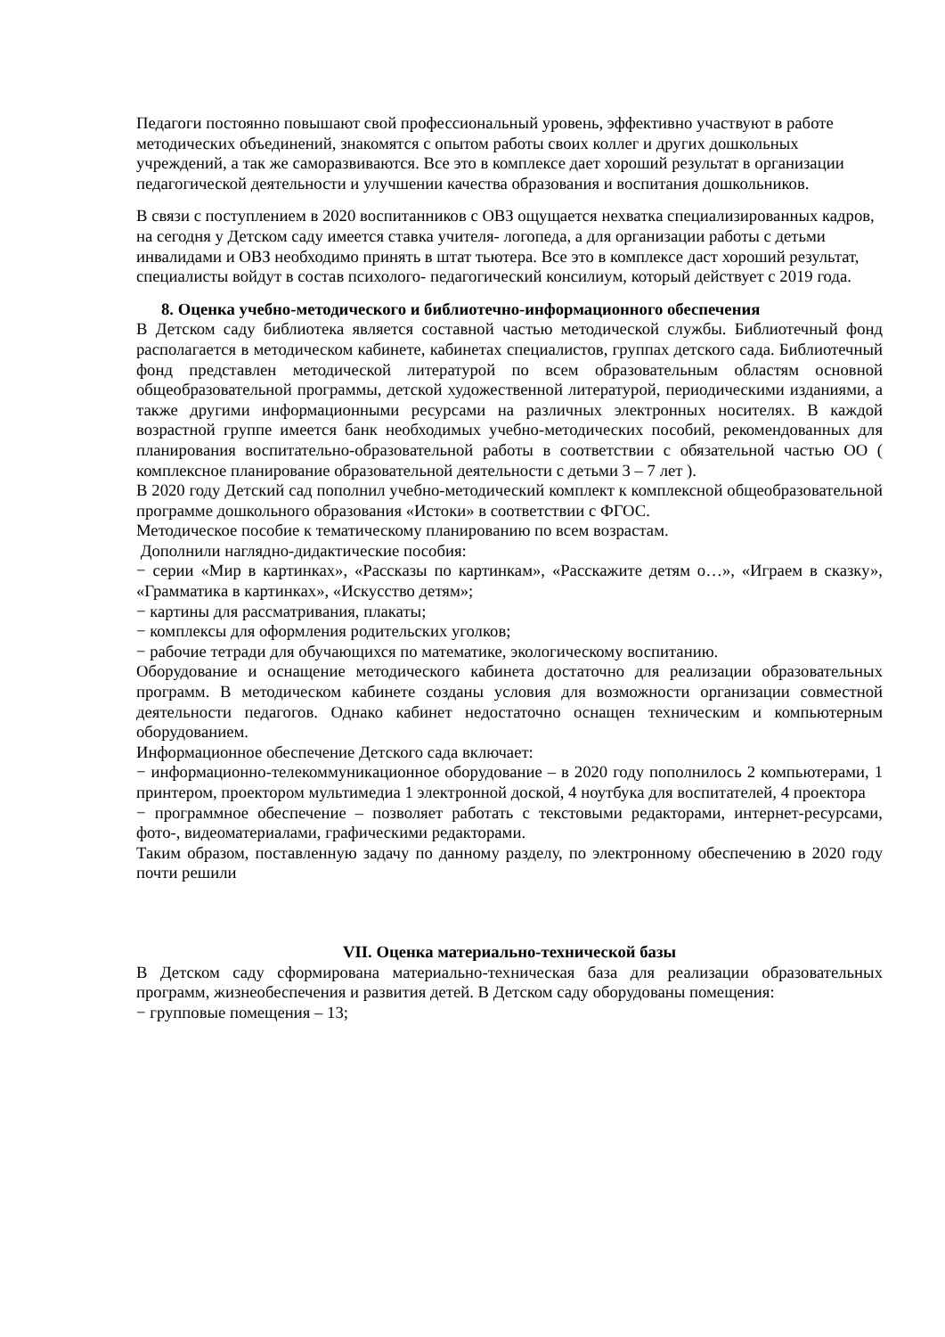Педагоги постоянно повышают свой профессиональный уровень, эффективно участвуют в работе методических объединений, знакомятся с опытом работы своих коллег и других дошкольных учреждений, а так же саморазвиваются. Все это в комплексе дает хороший результат в организации педагогической деятельности и улучшении качества образования и воспитания дошкольников.
В связи с поступлением в 2020 воспитанников с ОВЗ ощущается нехватка специализированных кадров, на сегодня у Детском саду имеется ставка учителя- логопеда, а для организации работы с детьми инвалидами и ОВЗ необходимо принять в штат тьютера. Все это в комплексе даст хороший результат, специалисты войдут в состав психолого- педагогический консилиум, который действует с 2019 года.
8. Оценка учебно-методического и библиотечно-информационного обеспечения
В Детском саду библиотека является составной частью методической службы. Библиотечный фонд располагается в методическом кабинете, кабинетах специалистов, группах детского сада. Библиотечный фонд представлен методической литературой по всем образовательным областям основной общеобразовательной программы, детской художественной литературой, периодическими изданиями, а также другими информационными ресурсами на различных электронных носителях. В каждой возрастной группе имеется банк необходимых учебно-методических пособий, рекомендованных для планирования воспитательно-образовательной работы в соответствии с обязательной частью ОО ( комплексное планирование образовательной деятельности с детьми 3 – 7 лет ).
В 2020 году Детский сад пополнил учебно-методический комплект к комплексной общеобразовательной программе дошкольного образования «Истоки» в соответствии с ФГОС.
Методическое пособие к тематическому планированию по всем возрастам.
Дополнили наглядно-дидактические пособия:
− серии «Мир в картинках», «Рассказы по картинкам», «Расскажите детям о…», «Играем в сказку», «Грамматика в картинках», «Искусство детям»;
− картины для рассматривания, плакаты;
− комплексы для оформления родительских уголков;
− рабочие тетради для обучающихся по математике, экологическому воспитанию.
Оборудование и оснащение методического кабинета достаточно для реализации образовательных программ. В методическом кабинете созданы условия для возможности организации совместной деятельности педагогов. Однако кабинет недостаточно оснащен техническим и компьютерным оборудованием.
Информационное обеспечение Детского сада включает:
− информационно-телекоммуникационное оборудование – в 2020 году пополнилось 2 компьютерами, 1 принтером, проектором мультимедиа 1 электронной доской, 4 ноутбука для воспитателей, 4 проектора
− программное обеспечение – позволяет работать с текстовыми редакторами, интернет-ресурсами, фото-, видеоматериалами, графическими редакторами.
Таким образом, поставленную задачу по данному разделу, по электронному обеспечению в 2020 году почти решили
VII. Оценка материально-технической базы
В Детском саду сформирована материально-техническая база для реализации образовательных программ, жизнеобеспечения и развития детей. В Детском саду оборудованы помещения:
− групповые помещения – 13;